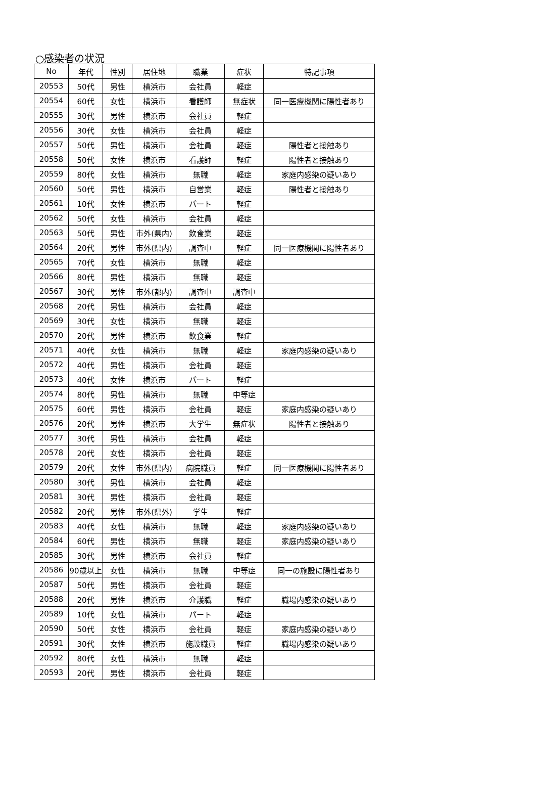○感染者の状況
| No | 年代 | 性別 | 居住地 | 職業 | 症状 | 特記事項 |
| --- | --- | --- | --- | --- | --- | --- |
| 20553 | 50代 | 男性 | 横浜市 | 会社員 | 軽症 | |
| 20554 | 60代 | 女性 | 横浜市 | 看護師 | 無症状 | 同一医療機関に陽性者あり |
| 20555 | 30代 | 男性 | 横浜市 | 会社員 | 軽症 | |
| 20556 | 30代 | 女性 | 横浜市 | 会社員 | 軽症 | |
| 20557 | 50代 | 男性 | 横浜市 | 会社員 | 軽症 | 陽性者と接触あり |
| 20558 | 50代 | 女性 | 横浜市 | 看護師 | 軽症 | 陽性者と接触あり |
| 20559 | 80代 | 女性 | 横浜市 | 無職 | 軽症 | 家庭内感染の疑いあり |
| 20560 | 50代 | 男性 | 横浜市 | 自営業 | 軽症 | 陽性者と接触あり |
| 20561 | 10代 | 女性 | 横浜市 | パート | 軽症 | |
| 20562 | 50代 | 女性 | 横浜市 | 会社員 | 軽症 | |
| 20563 | 50代 | 男性 | 市外(県内) | 飲食業 | 軽症 | |
| 20564 | 20代 | 男性 | 市外(県内) | 調査中 | 軽症 | 同一医療機関に陽性者あり |
| 20565 | 70代 | 女性 | 横浜市 | 無職 | 軽症 | |
| 20566 | 80代 | 男性 | 横浜市 | 無職 | 軽症 | |
| 20567 | 30代 | 男性 | 市外(都内) | 調査中 | 調査中 | |
| 20568 | 20代 | 男性 | 横浜市 | 会社員 | 軽症 | |
| 20569 | 30代 | 女性 | 横浜市 | 無職 | 軽症 | |
| 20570 | 20代 | 男性 | 横浜市 | 飲食業 | 軽症 | |
| 20571 | 40代 | 女性 | 横浜市 | 無職 | 軽症 | 家庭内感染の疑いあり |
| 20572 | 40代 | 男性 | 横浜市 | 会社員 | 軽症 | |
| 20573 | 40代 | 女性 | 横浜市 | パート | 軽症 | |
| 20574 | 80代 | 男性 | 横浜市 | 無職 | 中等症 | |
| 20575 | 60代 | 男性 | 横浜市 | 会社員 | 軽症 | 家庭内感染の疑いあり |
| 20576 | 20代 | 男性 | 横浜市 | 大学生 | 無症状 | 陽性者と接触あり |
| 20577 | 30代 | 男性 | 横浜市 | 会社員 | 軽症 | |
| 20578 | 20代 | 女性 | 横浜市 | 会社員 | 軽症 | |
| 20579 | 20代 | 女性 | 市外(県内) | 病院職員 | 軽症 | 同一医療機関に陽性者あり |
| 20580 | 30代 | 男性 | 横浜市 | 会社員 | 軽症 | |
| 20581 | 30代 | 男性 | 横浜市 | 会社員 | 軽症 | |
| 20582 | 20代 | 男性 | 市外(県外) | 学生 | 軽症 | |
| 20583 | 40代 | 女性 | 横浜市 | 無職 | 軽症 | 家庭内感染の疑いあり |
| 20584 | 60代 | 男性 | 横浜市 | 無職 | 軽症 | 家庭内感染の疑いあり |
| 20585 | 30代 | 男性 | 横浜市 | 会社員 | 軽症 | |
| 20586 | 90歳以上 | 女性 | 横浜市 | 無職 | 中等症 | 同一の施設に陽性者あり |
| 20587 | 50代 | 男性 | 横浜市 | 会社員 | 軽症 | |
| 20588 | 20代 | 男性 | 横浜市 | 介護職 | 軽症 | 職場内感染の疑いあり |
| 20589 | 10代 | 女性 | 横浜市 | パート | 軽症 | |
| 20590 | 50代 | 女性 | 横浜市 | 会社員 | 軽症 | 家庭内感染の疑いあり |
| 20591 | 30代 | 女性 | 横浜市 | 施設職員 | 軽症 | 職場内感染の疑いあり |
| 20592 | 80代 | 女性 | 横浜市 | 無職 | 軽症 | |
| 20593 | 20代 | 男性 | 横浜市 | 会社員 | 軽症 | |